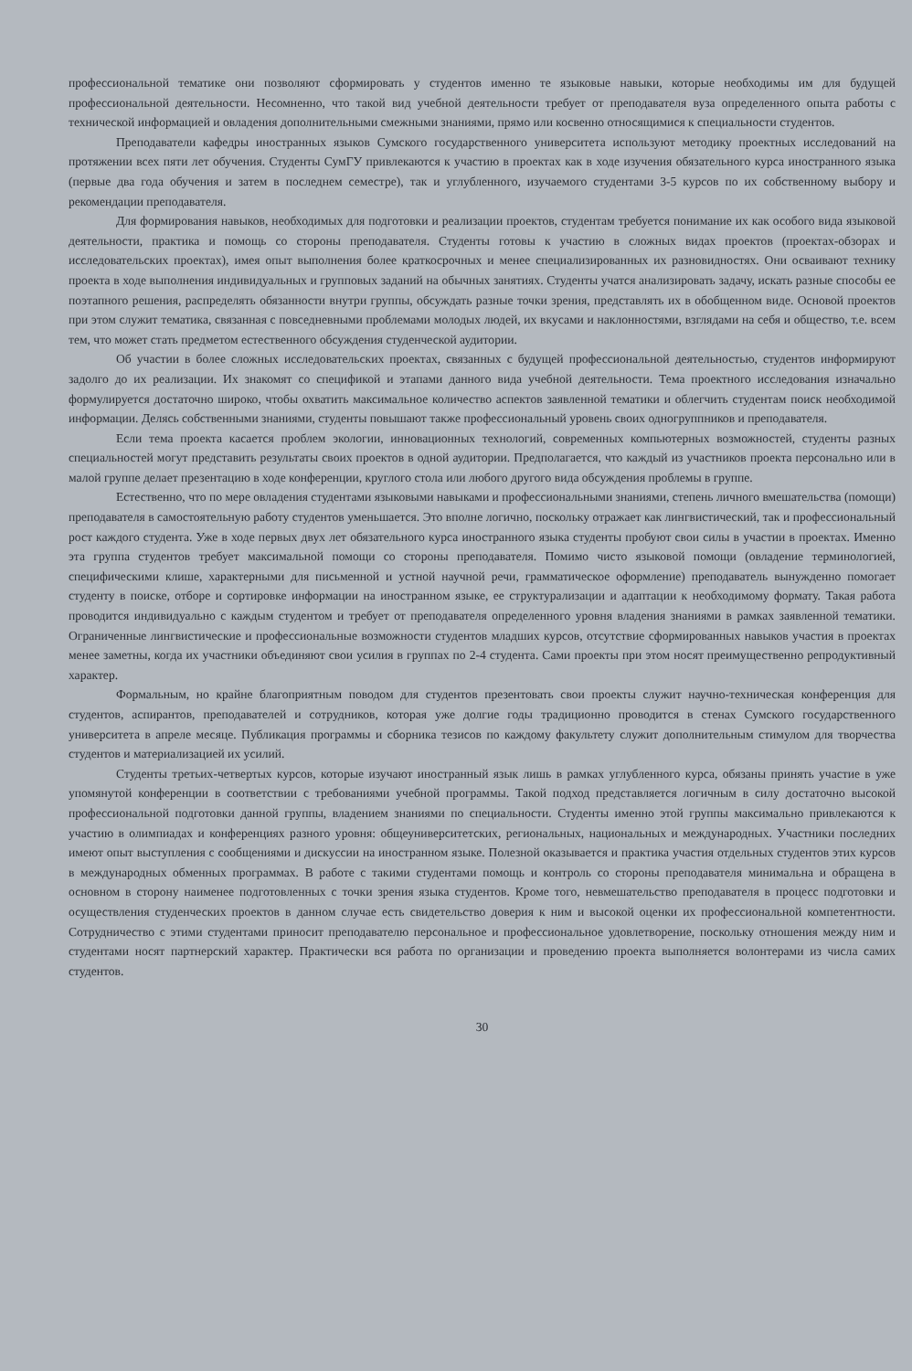профессиональной тематике они позволяют сформировать у студентов именно те языковые навыки, которые необходимы им для будущей профессиональной деятельности. Несомненно, что такой вид учебной деятельности требует от преподавателя вуза определенного опыта работы с технической информацией и овладения дополнительными смежными знаниями, прямо или косвенно относящимися к специальности студентов.
Преподаватели кафедры иностранных языков Сумского государственного университета используют методику проектных исследований на протяжении всех пяти лет обучения. Студенты СумГУ привлекаются к участию в проектах как в ходе изучения обязательного курса иностранного языка (первые два года обучения и затем в последнем семестре), так и углубленного, изучаемого студентами 3-5 курсов по их собственному выбору и рекомендации преподавателя.
Для формирования навыков, необходимых для подготовки и реализации проектов, студентам требуется понимание их как особого вида языковой деятельности, практика и помощь со стороны преподавателя. Студенты готовы к участию в сложных видах проектов (проектах-обзорах и исследовательских проектах), имея опыт выполнения более краткосрочных и менее специализированных их разновидностях. Они осваивают технику проекта в ходе выполнения индивидуальных и групповых заданий на обычных занятиях. Студенты учатся анализировать задачу, искать разные способы ее поэтапного решения, распределять обязанности внутри группы, обсуждать разные точки зрения, представлять их в обобщенном виде. Основой проектов при этом служит тематика, связанная с повседневными проблемами молодых людей, их вкусами и наклонностями, взглядами на себя и общество, т.е. всем тем, что может стать предметом естественного обсуждения студенческой аудитории.
Об участии в более сложных исследовательских проектах, связанных с будущей профессиональной деятельностью, студентов информируют задолго до их реализации. Их знакомят со спецификой и этапами данного вида учебной деятельности. Тема проектного исследования изначально формулируется достаточно широко, чтобы охватить максимальное количество аспектов заявленной тематики и облегчить студентам поиск необходимой информации. Делясь собственными знаниями, студенты повышают также профессиональный уровень своих одногруппников и преподавателя.
Если тема проекта касается проблем экологии, инновационных технологий, современных компьютерных возможностей, студенты разных специальностей могут представить результаты своих проектов в одной аудитории. Предполагается, что каждый из участников проекта персонально или в малой группе делает презентацию в ходе конференции, круглого стола или любого другого вида обсуждения проблемы в группе.
Естественно, что по мере овладения студентами языковыми навыками и профессиональными знаниями, степень личного вмешательства (помощи) преподавателя в самостоятельную работу студентов уменьшается. Это вполне логично, поскольку отражает как лингвистический, так и профессиональный рост каждого студента. Уже в ходе первых двух лет обязательного курса иностранного языка студенты пробуют свои силы в участии в проектах. Именно эта группа студентов требует максимальной помощи со стороны преподавателя. Помимо чисто языковой помощи (овладение терминологией, специфическими клише, характерными для письменной и устной научной речи, грамматическое оформление) преподаватель вынужденно помогает студенту в поиске, отборе и сортировке информации на иностранном языке, ее структурализации и адаптации к необходимому формату. Такая работа проводится индивидуально с каждым студентом и требует от преподавателя определенного уровня владения знаниями в рамках заявленной тематики. Ограниченные лингвистические и профессиональные возможности студентов младших курсов, отсутствие сформированных навыков участия в проектах менее заметны, когда их участники объединяют свои усилия в группах по 2-4 студента. Сами проекты при этом носят преимущественно репродуктивный характер.
Формальным, но крайне благоприятным поводом для студентов презентовать свои проекты служит научно-техническая конференция для студентов, аспирантов, преподавателей и сотрудников, которая уже долгие годы традиционно проводится в стенах Сумского государственного университета в апреле месяце. Публикация программы и сборника тезисов по каждому факультету служит дополнительным стимулом для творчества студентов и материализацией их усилий.
Студенты третьих-четвертых курсов, которые изучают иностранный язык лишь в рамках углубленного курса, обязаны принять участие в уже упомянутой конференции в соответствии с требованиями учебной программы. Такой подход представляется логичным в силу достаточно высокой профессиональной подготовки данной группы, владением знаниями по специальности. Студенты именно этой группы максимально привлекаются к участию в олимпиадах и конференциях разного уровня: общеуниверситетских, региональных, национальных и международных. Участники последних имеют опыт выступления с сообщениями и дискуссии на иностранном языке. Полезной оказывается и практика участия отдельных студентов этих курсов в международных обменных программах. В работе с такими студентами помощь и контроль со стороны преподавателя минимальна и обращена в основном в сторону наименее подготовленных с точки зрения языка студентов. Кроме того, невмешательство преподавателя в процесс подготовки и осуществления студенческих проектов в данном случае есть свидетельство доверия к ним и высокой оценки их профессиональной компетентности. Сотрудничество с этими студентами приносит преподавателю персональное и профессиональное удовлетворение, поскольку отношения между ним и студентами носят партнерский характер. Практически вся работа по организации и проведению проекта выполняется волонтерами из числа самих студентов.
30